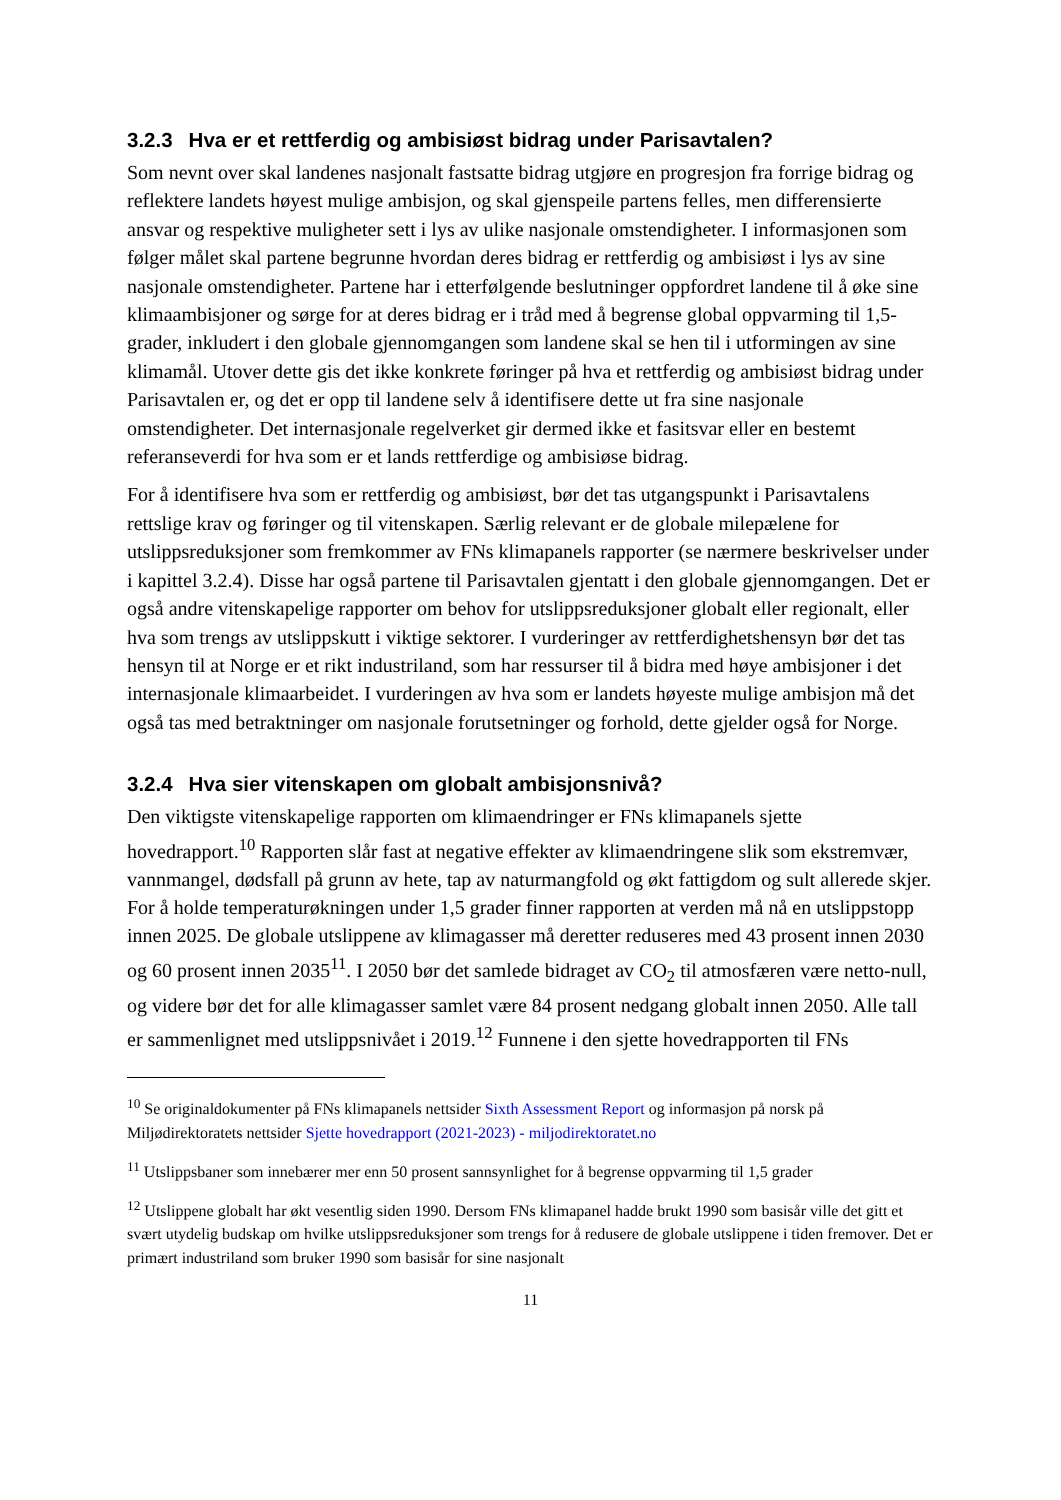3.2.3 Hva er et rettferdig og ambisiøst bidrag under Parisavtalen?
Som nevnt over skal landenes nasjonalt fastsatte bidrag utgjøre en progresjon fra forrige bidrag og reflektere landets høyest mulige ambisjon, og skal gjenspeile partens felles, men differensierte ansvar og respektive muligheter sett i lys av ulike nasjonale omstendigheter. I informasjonen som følger målet skal partene begrunne hvordan deres bidrag er rettferdig og ambisiøst i lys av sine nasjonale omstendigheter. Partene har i etterfølgende beslutninger oppfordret landene til å øke sine klimaambisjoner og sørge for at deres bidrag er i tråd med å begrense global oppvarming til 1,5-grader, inkludert i den globale gjennomgangen som landene skal se hen til i utformingen av sine klimamål. Utover dette gis det ikke konkrete føringer på hva et rettferdig og ambisiøst bidrag under Parisavtalen er, og det er opp til landene selv å identifisere dette ut fra sine nasjonale omstendigheter. Det internasjonale regelverket gir dermed ikke et fasitsvar eller en bestemt referanseverdi for hva som er et lands rettferdige og ambisiøse bidrag.
For å identifisere hva som er rettferdig og ambisiøst, bør det tas utgangspunkt i Parisavtalens rettslige krav og føringer og til vitenskapen. Særlig relevant er de globale milepælene for utslippsreduksjoner som fremkommer av FNs klimapanels rapporter (se nærmere beskrivelser under i kapittel 3.2.4). Disse har også partene til Parisavtalen gjentatt i den globale gjennomgangen. Det er også andre vitenskapelige rapporter om behov for utslippsreduksjoner globalt eller regionalt, eller hva som trengs av utslippskutt i viktige sektorer. I vurderinger av rettferdighetshensyn bør det tas hensyn til at Norge er et rikt industriland, som har ressurser til å bidra med høye ambisjoner i det internasjonale klimaarbeidet. I vurderingen av hva som er landets høyeste mulige ambisjon må det også tas med betraktninger om nasjonale forutsetninger og forhold, dette gjelder også for Norge.
3.2.4 Hva sier vitenskapen om globalt ambisjonsnivå?
Den viktigste vitenskapelige rapporten om klimaendringer er FNs klimapanels sjette hovedrapport.<sup>10</sup> Rapporten slår fast at negative effekter av klimaendringene slik som ekstremvær, vannmangel, dødsfall på grunn av hete, tap av naturmangfold og økt fattigdom og sult allerede skjer. For å holde temperaturøkningen under 1,5 grader finner rapporten at verden må nå en utslippstopp innen 2025. De globale utslippene av klimagasser må deretter reduseres med 43 prosent innen 2030 og 60 prosent innen 2035<sup>11</sup>. I 2050 bør det samlede bidraget av CO<sub>2</sub> til atmosfæren være netto-null, og videre bør det for alle klimagasser samlet være 84 prosent nedgang globalt innen 2050. Alle tall er sammenlignet med utslippsnivået i 2019.<sup>12</sup> Funnene i den sjette hovedrapporten til FNs
<sup>10</sup> Se originaldokumenter på FNs klimapanels nettsider Sixth Assessment Report og informasjon på norsk på Miljødirektoratets nettsider Sjette hovedrapport (2021-2023) - miljodirektoratet.no
<sup>11</sup> Utslippsbaner som innebærer mer enn 50 prosent sannsynlighet for å begrense oppvarming til 1,5 grader
<sup>12</sup> Utslippene globalt har økt vesentlig siden 1990. Dersom FNs klimapanel hadde brukt 1990 som basisår ville det gitt et svært utydelig budskap om hvilke utslippsreduksjoner som trengs for å redusere de globale utslippene i tiden fremover. Det er primært industriland som bruker 1990 som basisår for sine nasjonalt
11